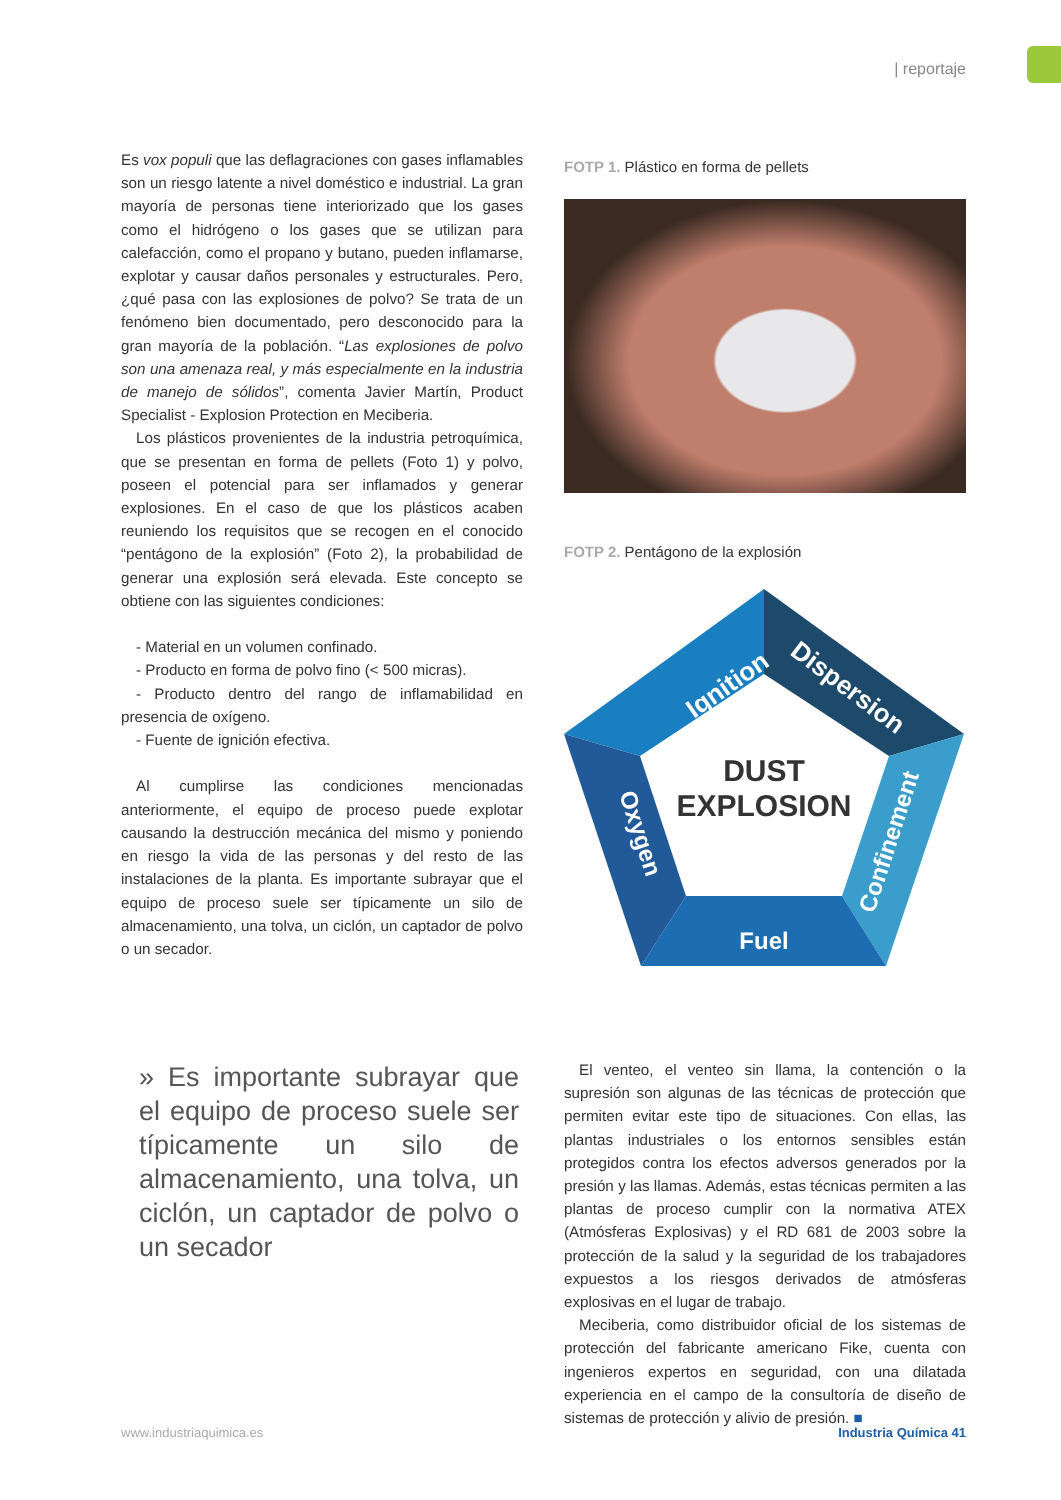| reportaje
Es vox populi que las deflagraciones con gases inflamables son un riesgo latente a nivel doméstico e industrial. La gran mayoría de personas tiene interiorizado que los gases como el hidrógeno o los gases que se utilizan para calefacción, como el propano y butano, pueden inflamarse, explotar y causar daños personales y estructurales. Pero, ¿qué pasa con las explosiones de polvo? Se trata de un fenómeno bien documentado, pero desconocido para la gran mayoría de la población. “Las explosiones de polvo son una amenaza real, y más especialmente en la industria de manejo de sólidos”, comenta Javier Martín, Product Specialist - Explosion Protection en Meciberia.
Los plásticos provenientes de la industria petroquímica, que se presentan en forma de pellets (Foto 1) y polvo, poseen el potencial para ser inflamados y generar explosiones. En el caso de que los plásticos acaben reuniendo los requisitos que se recogen en el conocido “pentágono de la explosión” (Foto 2), la probabilidad de generar una explosión será elevada. Este concepto se obtiene con las siguientes condiciones:
- Material en un volumen confinado.
- Producto en forma de polvo fino (< 500 micras).
- Producto dentro del rango de inflamabilidad en presencia de oxígeno.
- Fuente de ignición efectiva.
Al cumplirse las condiciones mencionadas anteriormente, el equipo de proceso puede explotar causando la destrucción mecánica del mismo y poniendo en riesgo la vida de las personas y del resto de las instalaciones de la planta. Es importante subrayar que el equipo de proceso suele ser típicamente un silo de almacenamiento, una tolva, un ciclón, un captador de polvo o un secador.
» Es importante subrayar que el equipo de proceso suele ser típicamente un silo de almacenamiento, una tolva, un ciclón, un captador de polvo o un secador
FOTP 1. Plástico en forma de pellets
FOTP 2. Pentágono de la explosión
DUST
EXPLOSION
Fuel
Ignition
Dispersion
Confinement
Oxygen
El venteo, el venteo sin llama, la contención o la supresión son algunas de las técnicas de protección que permiten evitar este tipo de situaciones. Con ellas, las plantas industriales o los entornos sensibles están protegidos contra los efectos adversos generados por la presión y las llamas. Además, estas técnicas permiten a las plantas de proceso cumplir con la normativa ATEX (Atmósferas Explosivas) y el RD 681 de 2003 sobre la protección de la salud y la seguridad de los trabajadores expuestos a los riesgos derivados de atmósferas explosivas en el lugar de trabajo.
Meciberia, como distribuidor oficial de los sistemas de protección del fabricante americano Fike, cuenta con ingenieros expertos en seguridad, con una dilatada experiencia en el campo de la consultoría de diseño de sistemas de protección y alivio de presión. ■
www.industriaquimica.es Industria Química 41